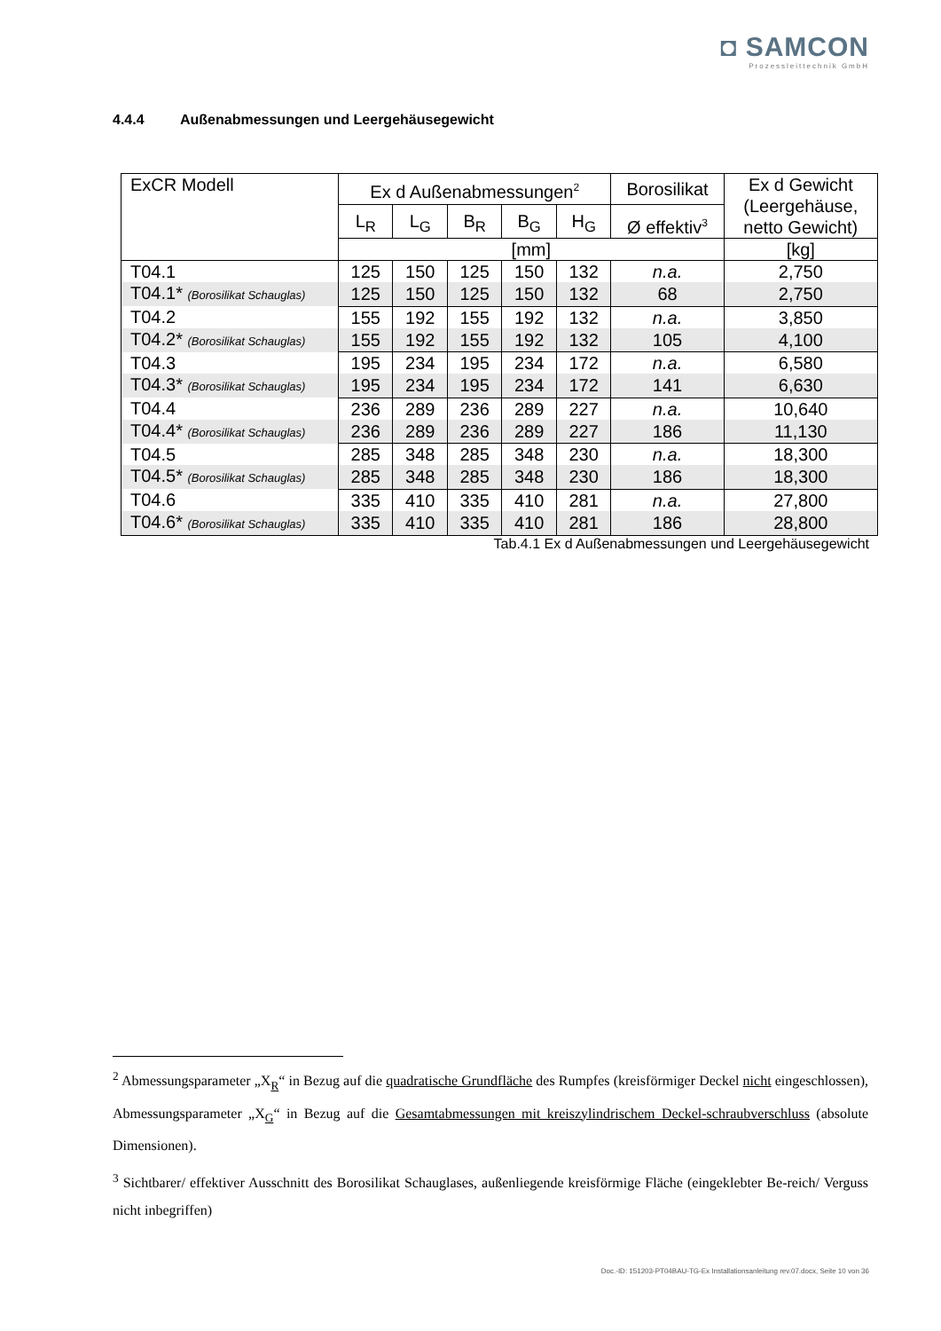◘ SAMCON
Prozessleittechnik GmbH
4.4.4 Außenabmessungen und Leergehäusegewicht
| ExCR Modell | Ex d Außenabmessungen<sup>2</sup> | | | | | Borosilikat | Ex d Gewicht (Leergehäuse, netto Gewicht) |
| --- | --- | --- | --- | --- | --- | --- | --- |
| | L<sub>R</sub> | L<sub>G</sub> | B<sub>R</sub> | B<sub>G</sub> | H<sub>G</sub> | Ø effektiv<sup>3</sup> | |
| | [mm] | | | | | | [kg] |
| T04.1 | 125 | 150 | 125 | 150 | 132 | n.a. | 2,750 |
| T04.1* (Borosilikat Schauglas) | 125 | 150 | 125 | 150 | 132 | 68 | 2,750 |
| T04.2 | 155 | 192 | 155 | 192 | 132 | n.a. | 3,850 |
| T04.2* (Borosilikat Schauglas) | 155 | 192 | 155 | 192 | 132 | 105 | 4,100 |
| T04.3 | 195 | 234 | 195 | 234 | 172 | n.a. | 6,580 |
| T04.3* (Borosilikat Schauglas) | 195 | 234 | 195 | 234 | 172 | 141 | 6,630 |
| T04.4 | 236 | 289 | 236 | 289 | 227 | n.a. | 10,640 |
| T04.4* (Borosilikat Schauglas) | 236 | 289 | 236 | 289 | 227 | 186 | 11,130 |
| T04.5 | 285 | 348 | 285 | 348 | 230 | n.a. | 18,300 |
| T04.5* (Borosilikat Schauglas) | 285 | 348 | 285 | 348 | 230 | 186 | 18,300 |
| T04.6 | 335 | 410 | 335 | 410 | 281 | n.a. | 27,800 |
| T04.6* (Borosilikat Schauglas) | 335 | 410 | 335 | 410 | 281 | 186 | 28,800 |
Tab.4.1 Ex d Außenabmessungen und Leergehäusegewicht
<sup>2</sup> Abmessungsparameter „X<sub>R</sub>“ in Bezug auf die quadratische Grundfläche des Rumpfes (kreisförmiger Deckel nicht eingeschlossen), Abmessungsparameter „X<sub>G</sub>“ in Bezug auf die Gesamtabmessungen mit kreiszylindrischem Deckel-schraubverschluss (absolute Dimensionen).
<sup>3</sup> Sichtbarer/ effektiver Ausschnitt des Borosilikat Schauglases, außenliegende kreisförmige Fläche (eingeklebter Be-reich/ Verguss nicht inbegriffen)
Doc.-ID: 151203-PT04BAU-TG-Ex Installationsanleitung rev.07.docx, Seite 10 von 36